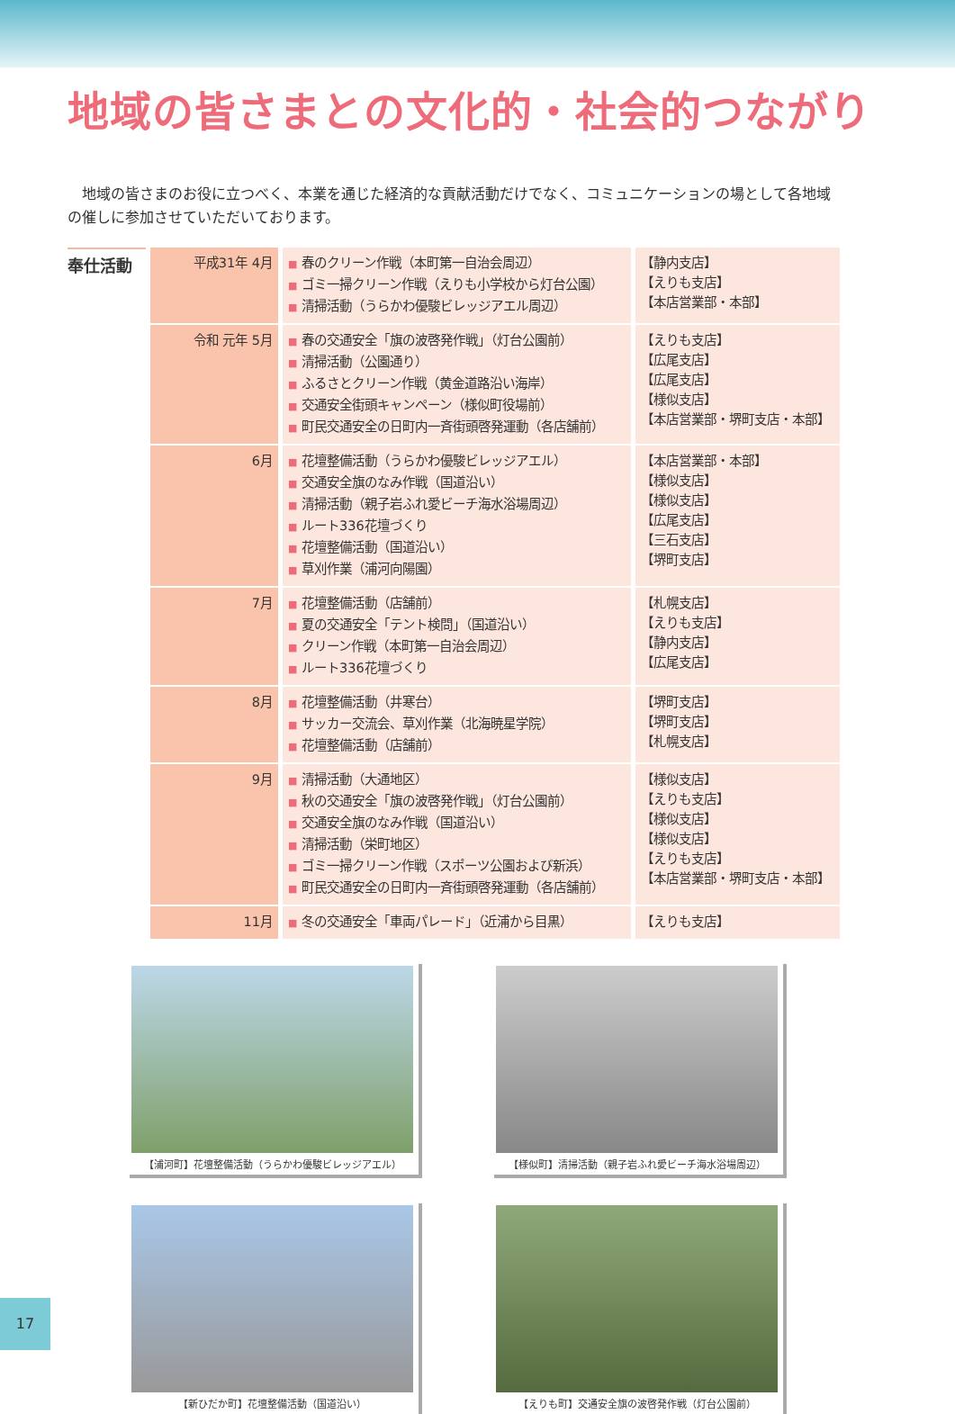地域の皆さまとの文化的・社会的つながり
地域の皆さまのお役に立つべく、本業を通じた経済的な貢献活動だけでなく、コミュニケーションの場として各地域の催しに参加させていただいております。
奉仕活動
| 平成31年 4月 | ■ 春のクリーン作戦（本町第一自治会周辺） ■ ゴミ一掃クリーン作戦（えりも小学校から灯台公園） ■ 清掃活動（うらかわ優駿ビレッジアエル周辺） | 【静内支店】 【えりも支店】 【本店営業部・本部】 |
| 令和 元年 5月 | ■ 春の交通安全「旗の波啓発作戦」（灯台公園前） ■ 清掃活動（公園通り） ■ ふるさとクリーン作戦（黄金道路沿い海岸） ■ 交通安全街頭キャンペーン（様似町役場前） ■ 町民交通安全の日町内一斉街頭啓発運動（各店舗前） | 【えりも支店】 【広尾支店】 【広尾支店】 【様似支店】 【本店営業部・堺町支店・本部】 |
| 6月 | ■ 花壇整備活動（うらかわ優駿ビレッジアエル） ■ 交通安全旗のなみ作戦（国道沿い） ■ 清掃活動（親子岩ふれ愛ビーチ海水浴場周辺） ■ ルート336花壇づくり ■ 花壇整備活動（国道沿い） ■ 草刈作業（浦河向陽園） | 【本店営業部・本部】 【様似支店】 【様似支店】 【広尾支店】 【三石支店】 【堺町支店】 |
| 7月 | ■ 花壇整備活動（店舗前） ■ 夏の交通安全「テント検問」（国道沿い） ■ クリーン作戦（本町第一自治会周辺） ■ ルート336花壇づくり | 【札幌支店】 【えりも支店】 【静内支店】 【広尾支店】 |
| 8月 | ■ 花壇整備活動（井寒台） ■ サッカー交流会、草刈作業（北海暁星学院） ■ 花壇整備活動（店舗前） | 【堺町支店】 【堺町支店】 【札幌支店】 |
| 9月 | ■ 清掃活動（大通地区） ■ 秋の交通安全「旗の波啓発作戦」（灯台公園前） ■ 交通安全旗のなみ作戦（国道沿い） ■ 清掃活動（栄町地区） ■ ゴミ一掃クリーン作戦（スポーツ公園および新浜） ■ 町民交通安全の日町内一斉街頭啓発運動（各店舗前） | 【様似支店】 【えりも支店】 【様似支店】 【様似支店】 【えりも支店】 【本店営業部・堺町支店・本部】 |
| 11月 | ■ 冬の交通安全「車両パレード」（近浦から目黒） | 【えりも支店】 |
【浦河町】花壇整備活動（うらかわ優駿ビレッジアエル）
【様似町】清掃活動（親子岩ふれ愛ビーチ海水浴場周辺）
【新ひだか町】花壇整備活動（国道沿い）
【えりも町】交通安全旗の波啓発作戦（灯台公園前）
17